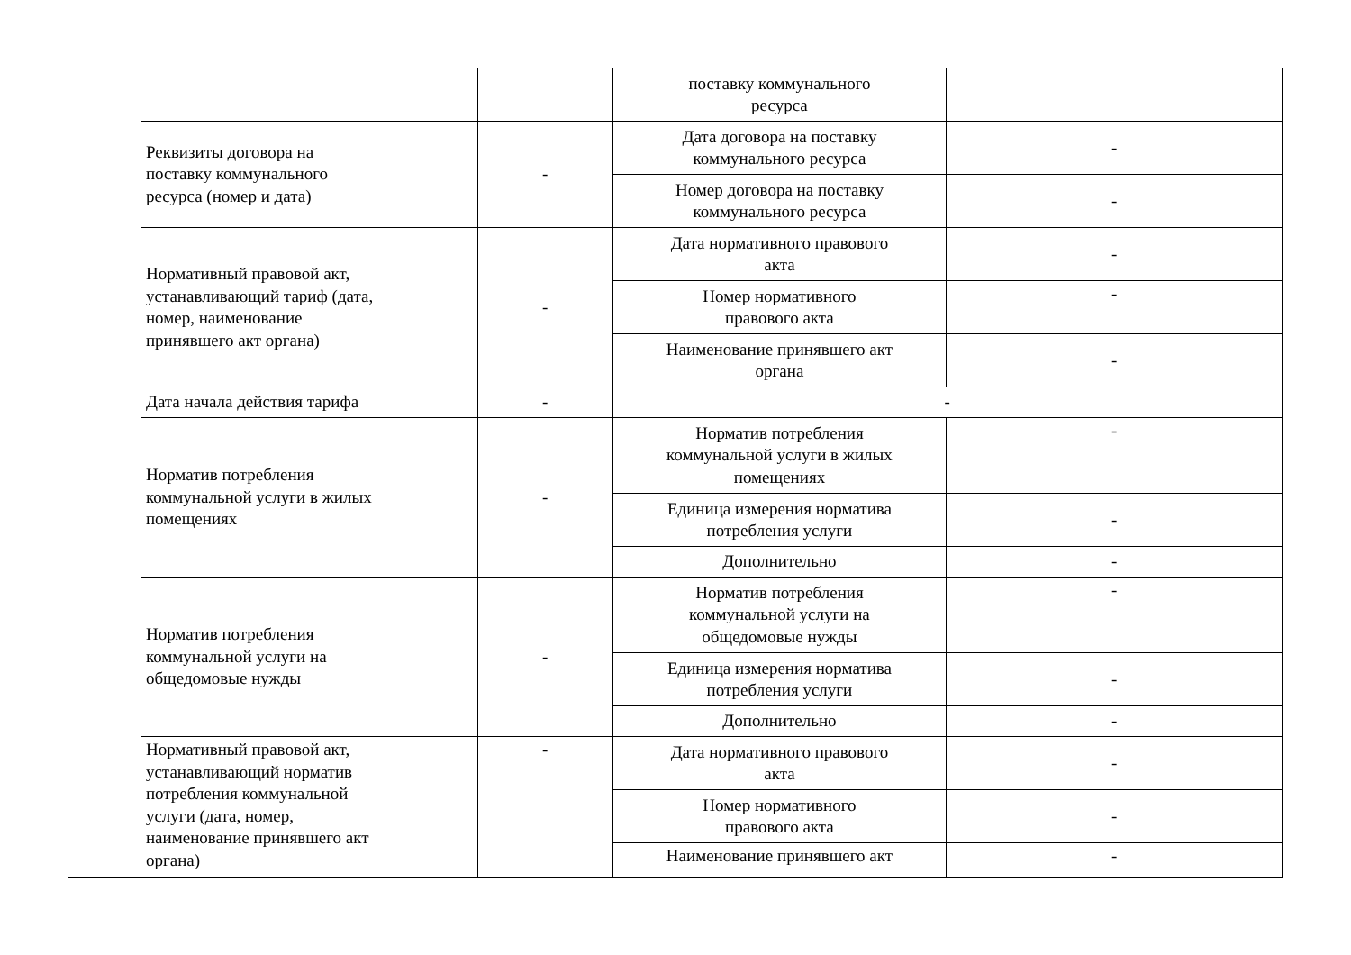| | | | поставку коммунального ресурса | |
| | Реквизиты договора на поставку коммунального ресурса (номер и дата) | - | Дата договора на поставку коммунального ресурса | - |
| | | | Номер договора на поставку коммунального ресурса | - |
| | Нормативный правовой акт, устанавливающий тариф (дата, номер, наименование принявшего акт органа) | - | Дата нормативного правового акта | - |
| | | | Номер нормативного правового акта | - |
| | | | Наименование принявшего акт органа | - |
| | Дата начала действия тарифа | - | - | |
| | Норматив потребления коммунальной услуги в жилых помещениях | - | Норматив потребления коммунальной услуги в жилых помещениях | - |
| | | | Единица измерения норматива потребления услуги | - |
| | | | Дополнительно | - |
| | Норматив потребления коммунальной услуги на общедомовые нужды | - | Норматив потребления коммунальной услуги на общедомовые нужды | - |
| | | | Единица измерения норматива потребления услуги | - |
| | | | Дополнительно | - |
| | Нормативный правовой акт, устанавливающий норматив потребления коммунальной услуги (дата, номер, наименование принявшего акт органа) | - | Дата нормативного правового акта | - |
| | | | Номер нормативного правового акта | - |
| | | | Наименование принявшего акт | - |